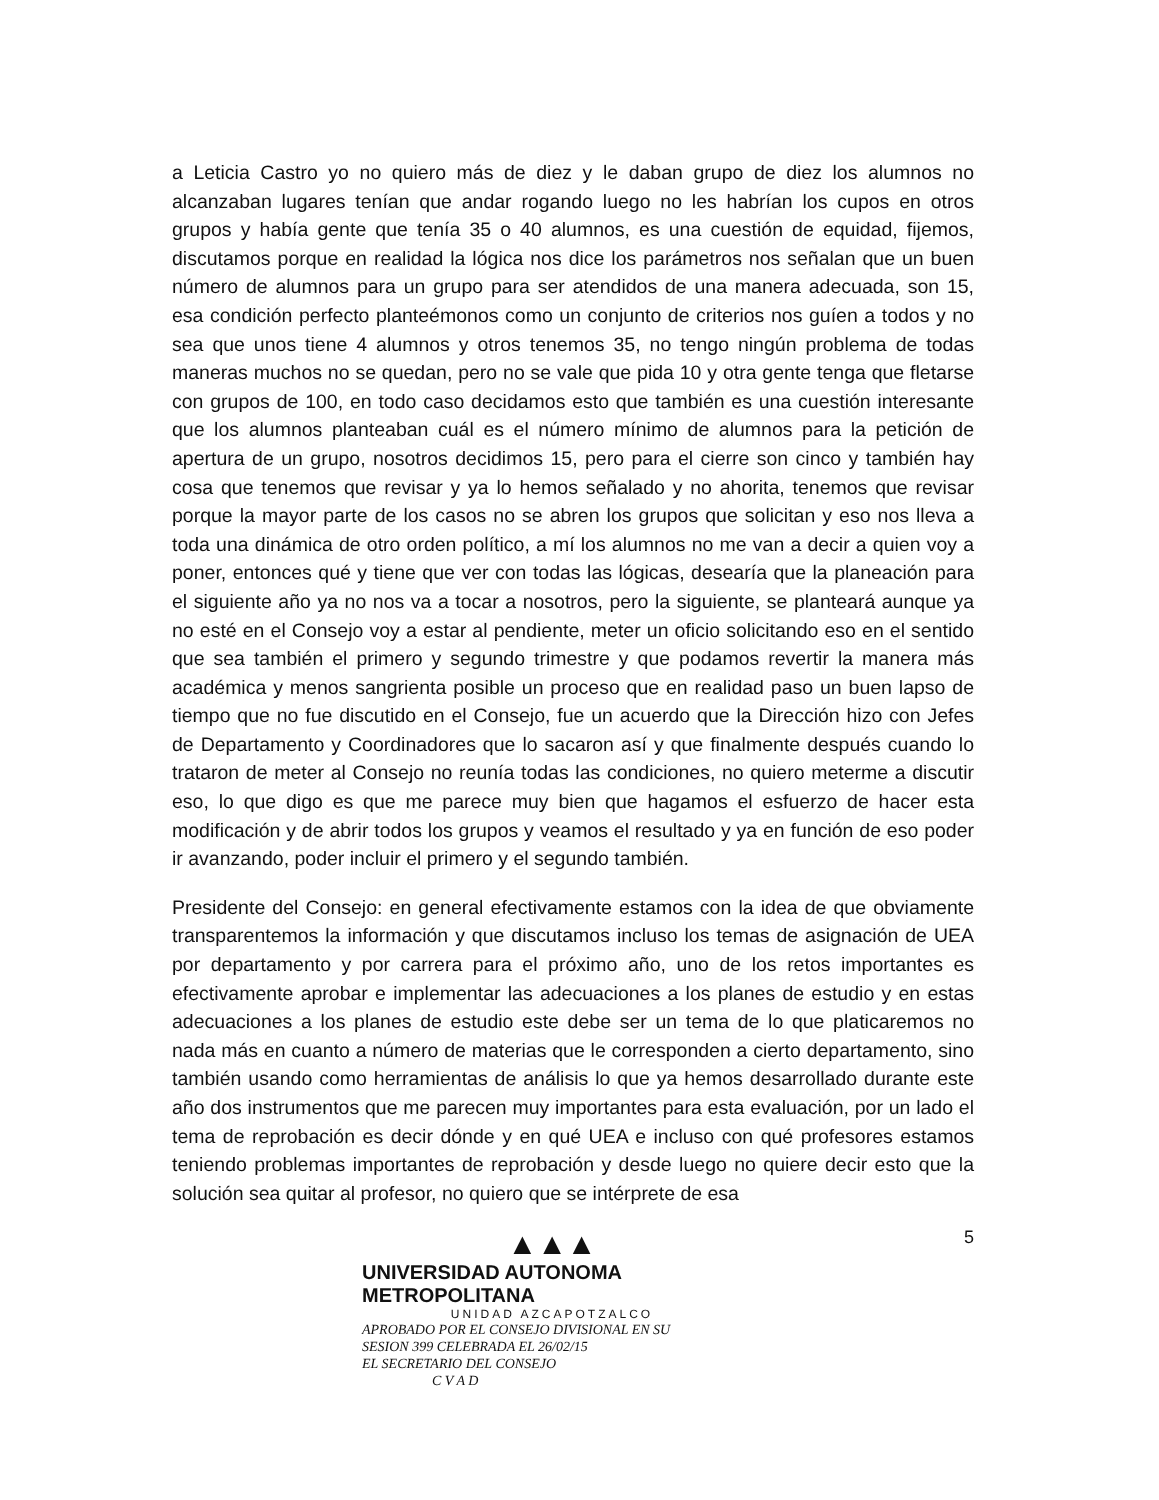a Leticia Castro yo no quiero más de diez y le daban grupo de diez los alumnos no alcanzaban lugares tenían que andar rogando luego no les habrían los cupos en otros grupos y había gente que tenía 35 o 40 alumnos, es una cuestión de equidad, fijemos, discutamos porque en realidad la lógica nos dice los parámetros nos señalan que un buen número de alumnos para un grupo para ser atendidos de una manera adecuada, son 15, esa condición perfecto planteémonos como un conjunto de criterios nos guíen a todos y no sea que unos tiene 4 alumnos y otros tenemos 35, no tengo ningún problema de todas maneras muchos no se quedan, pero no se vale que pida 10 y otra gente tenga que fletarse con grupos de 100, en todo caso decidamos esto que también es una cuestión interesante que los alumnos planteaban cuál es el número mínimo de alumnos para la petición de apertura de un grupo, nosotros decidimos 15, pero para el cierre son cinco y también hay cosa que tenemos que revisar y ya lo hemos señalado y no ahorita, tenemos que revisar porque la mayor parte de los casos no se abren los grupos que solicitan y eso nos lleva a toda una dinámica de otro orden político, a mí los alumnos no me van a decir a quien voy a poner, entonces qué y tiene que ver con todas las lógicas, desearía que la planeación para el siguiente año ya no nos va a tocar a nosotros, pero la siguiente, se planteará aunque ya no esté en el Consejo voy a estar al pendiente, meter un oficio solicitando eso en el sentido que sea también el primero y segundo trimestre y que podamos revertir la manera más académica y menos sangrienta posible un proceso que en realidad paso un buen lapso de tiempo que no fue discutido en el Consejo, fue un acuerdo que la Dirección hizo con Jefes de Departamento y Coordinadores que lo sacaron así y que finalmente después cuando lo trataron de meter al Consejo no reunía todas las condiciones, no quiero meterme a discutir eso, lo que digo es que me parece muy bien que hagamos el esfuerzo de hacer esta modificación y de abrir todos los grupos y veamos el resultado y ya en función de eso poder ir avanzando, poder incluir el primero y el segundo también.
Presidente del Consejo: en general efectivamente estamos con la idea de que obviamente transparentemos la información y que discutamos incluso los temas de asignación de UEA por departamento y por carrera para el próximo año, uno de los retos importantes es efectivamente aprobar e implementar las adecuaciones a los planes de estudio y en estas adecuaciones a los planes de estudio este debe ser un tema de lo que platicaremos no nada más en cuanto a número de materias que le corresponden a cierto departamento, sino también usando como herramientas de análisis lo que ya hemos desarrollado durante este año dos instrumentos que me parecen muy importantes para esta evaluación, por un lado el tema de reprobación es decir dónde y en qué UEA e incluso con qué profesores estamos teniendo problemas importantes de reprobación y desde luego no quiere decir esto que la solución sea quitar al profesor, no quiero que se intérprete de esa
▲▲▲
UNIVERSIDAD AUTONOMA METROPOLITANA
UNIDAD AZCAPOTZALCO
APROBADO POR EL CONSEJO DIVISIONAL EN SU
SESION 399 CELEBRADA EL 26/02/15
EL SECRETARIO DEL CONSEJO
C V A D
5